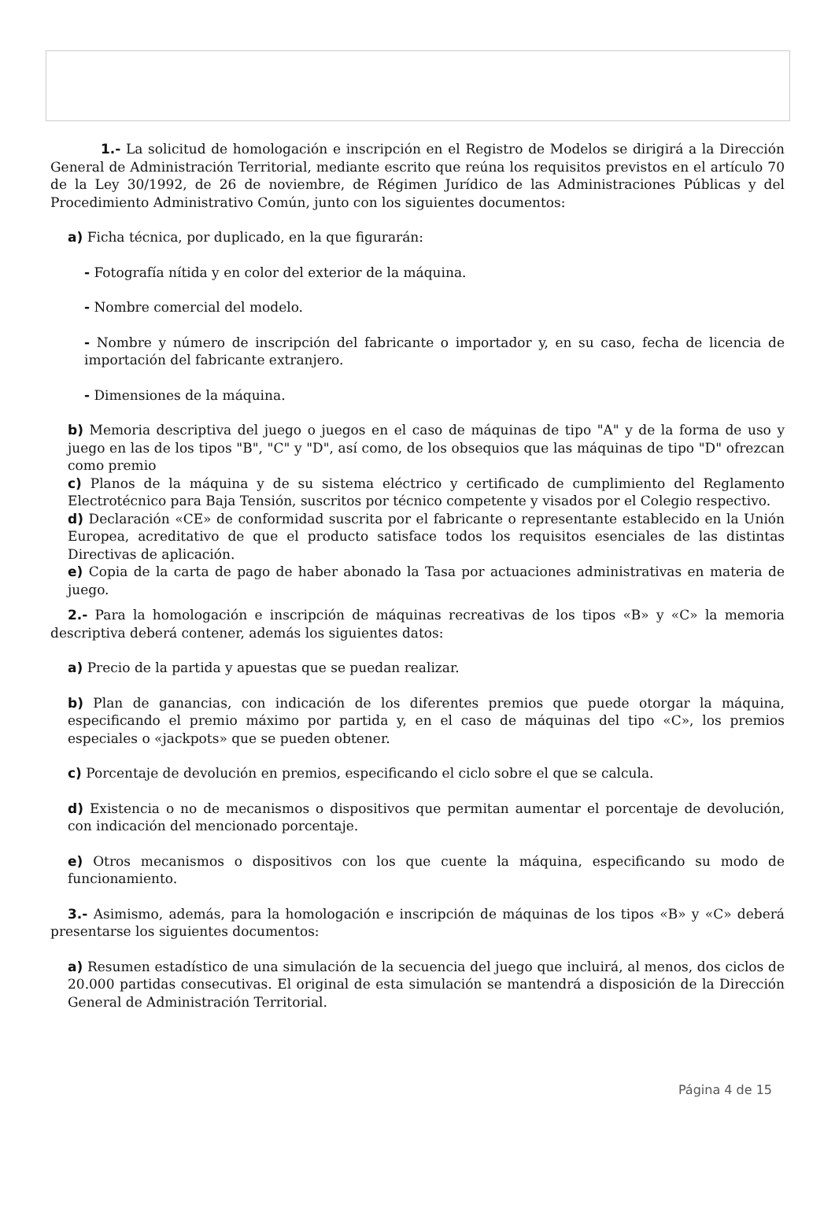1.- La solicitud de homologación e inscripción en el Registro de Modelos se dirigirá a la Dirección General de Administración Territorial, mediante escrito que reúna los requisitos previstos en el artículo 70 de la Ley 30/1992, de 26 de noviembre, de Régimen Jurídico de las Administraciones Públicas y del Procedimiento Administrativo Común, junto con los siguientes documentos:
a) Ficha técnica, por duplicado, en la que figurarán:
- Fotografía nítida y en color del exterior de la máquina.
- Nombre comercial del modelo.
- Nombre y número de inscripción del fabricante o importador y, en su caso, fecha de licencia de importación del fabricante extranjero.
- Dimensiones de la máquina.
b) Memoria descriptiva del juego o juegos en el caso de máquinas de tipo "A" y de la forma de uso y juego en las de los tipos "B", "C" y "D", así como, de los obsequios que las máquinas de tipo "D" ofrezcan como premio
c) Planos de la máquina y de su sistema eléctrico y certificado de cumplimiento del Reglamento Electrotécnico para Baja Tensión, suscritos por técnico competente y visados por el Colegio respectivo.
d) Declaración «CE» de conformidad suscrita por el fabricante o representante establecido en la Unión Europea, acreditativo de que el producto satisface todos los requisitos esenciales de las distintas Directivas de aplicación.
e) Copia de la carta de pago de haber abonado la Tasa por actuaciones administrativas en materia de juego.
2.- Para la homologación e inscripción de máquinas recreativas de los tipos «B» y «C» la memoria descriptiva deberá contener, además los siguientes datos:
a) Precio de la partida y apuestas que se puedan realizar.
b) Plan de ganancias, con indicación de los diferentes premios que puede otorgar la máquina, especificando el premio máximo por partida y, en el caso de máquinas del tipo «C», los premios especiales o «jackpots» que se pueden obtener.
c) Porcentaje de devolución en premios, especificando el ciclo sobre el que se calcula.
d) Existencia o no de mecanismos o dispositivos que permitan aumentar el porcentaje de devolución, con indicación del mencionado porcentaje.
e) Otros mecanismos o dispositivos con los que cuente la máquina, especificando su modo de funcionamiento.
3.- Asimismo, además, para la homologación e inscripción de máquinas de los tipos «B» y «C» deberá presentarse los siguientes documentos:
a) Resumen estadístico de una simulación de la secuencia del juego que incluirá, al menos, dos ciclos de 20.000 partidas consecutivas. El original de esta simulación se mantendrá a disposición de la Dirección General de Administración Territorial.
Página 4 de 15